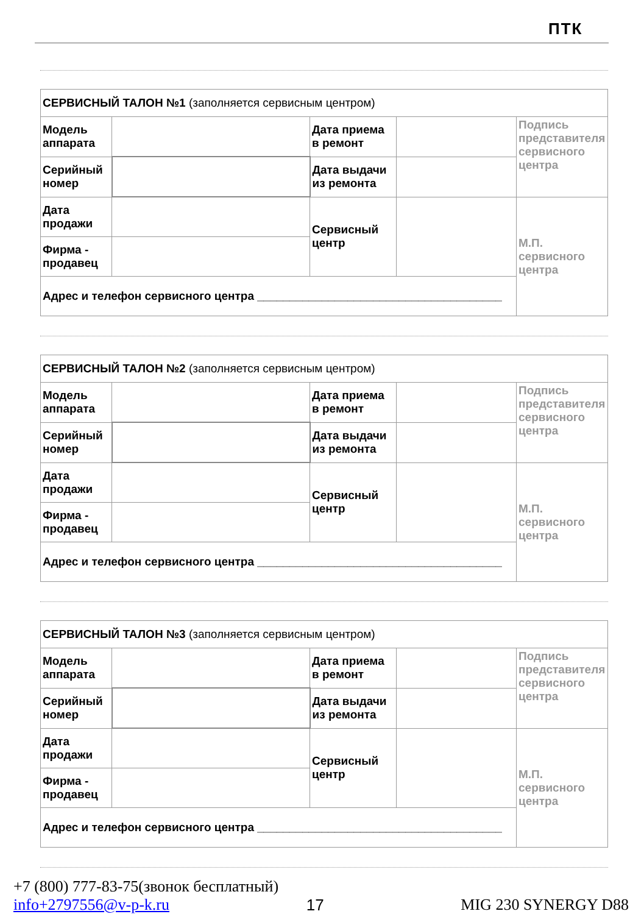ПТК
| СЕРВИСНЫЙ ТАЛОН №1 (заполняется сервисным центром) | | | | |
| Модель аппарата | | Дата приема в ремонт | | Подпись представителя сервисного центра |
| Серийный номер | | Дата выдачи из ремонта | | |
| Дата продажи | | Сервисный центр | | М.П. сервисного центра |
| Фирма - продавец | | | | |
| Адрес и телефон сервисного центра ______________________________________ | | | | |
| СЕРВИСНЫЙ ТАЛОН №2 (заполняется сервисным центром) | | | | |
| Модель аппарата | | Дата приема в ремонт | | Подпись представителя сервисного центра |
| Серийный номер | | Дата выдачи из ремонта | | |
| Дата продажи | | Сервисный центр | | М.П. сервисного центра |
| Фирма - продавец | | | | |
| Адрес и телефон сервисного центра ______________________________________ | | | | |
| СЕРВИСНЫЙ ТАЛОН №3 (заполняется сервисным центром) | | | | |
| Модель аппарата | | Дата приема в ремонт | | Подпись представителя сервисного центра |
| Серийный номер | | Дата выдачи из ремонта | | |
| Дата продажи | | Сервисный центр | | М.П. сервисного центра |
| Фирма - продавец | | | | |
| Адрес и телефон сервисного центра ______________________________________ | | | | |
+7 (800) 777-83-75(звонок бесплатный)
info+2797556@v-p-k.ru 17 MIG 230 SYNERGY D88